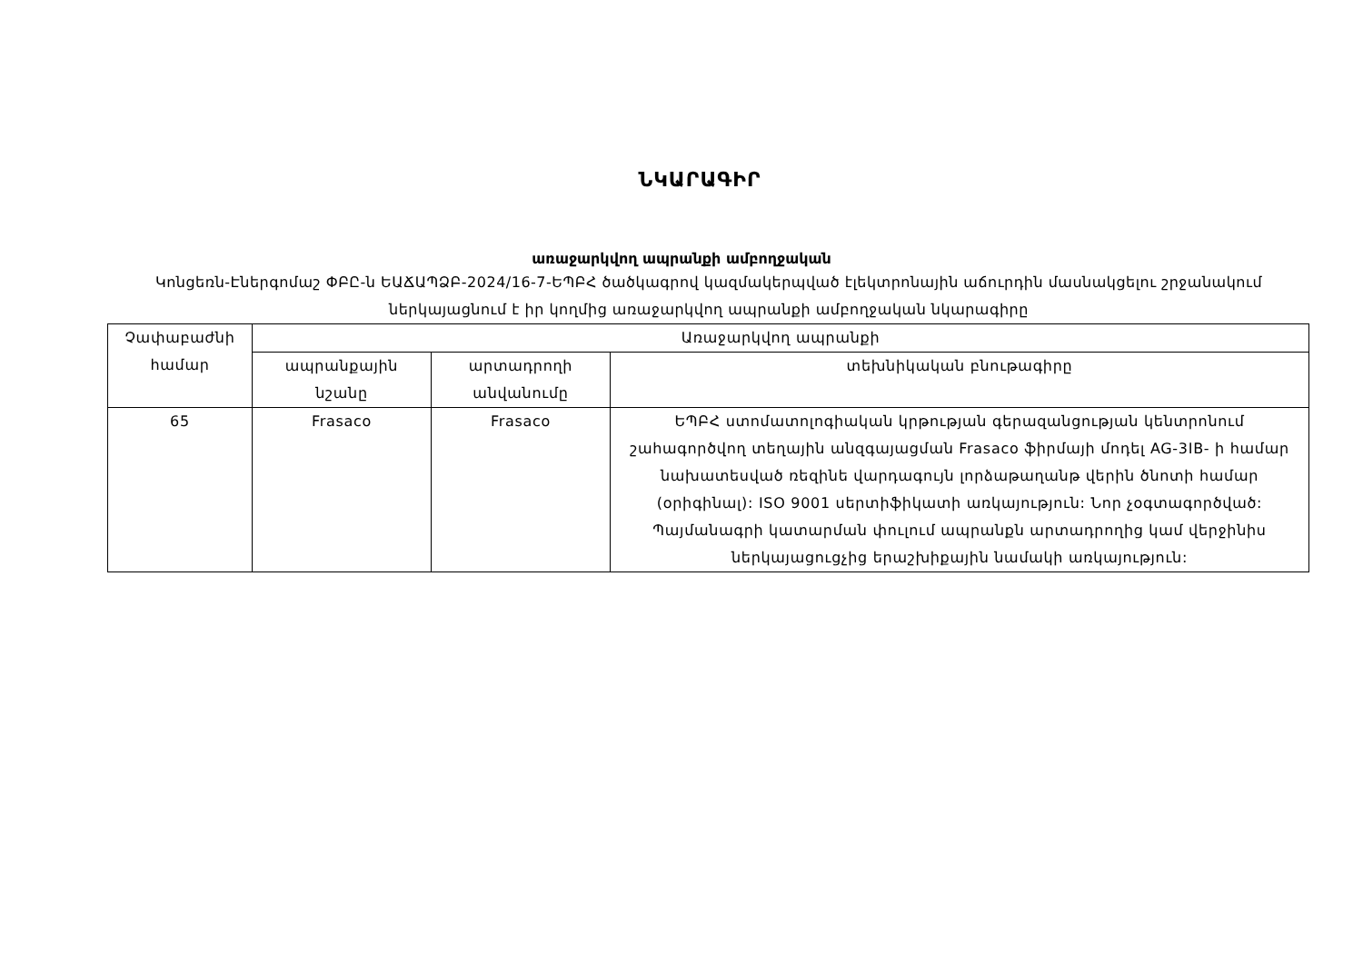ՆԿԱՐԱԳԻՐ
առաջարկվող ապրանքի ամբողջական
Կոնցեռն-Էներգոմաշ ՓԲԸ-ն ԵԱՃԱՊՁԲ-2024/16-7-ԵՊԲՀ ծածկագրով կազմակերպված էլեկտրոնային աճուրդին մասնակցելու շրջանակում ներկայացնում է իր կողմից առաջարկվող ապրանքի ամբողջական նկարագիրը
| Չափաբաժնի համար | Առաջարկվող ապրանքի | | |
| --- | --- | --- | --- |
| | ապրանքային նշանը | արտադրողի անվանումը | տեխնիկական բնութագիրը |
| 65 | Frasaco | Frasaco | ԵՊԲՀ ստոմատոլոգիական կրթության գերազանցության կենտրոնում շահագործվող տեղային անզգայացման Frasaco ֆիրմայի մոդել AG-3IB- ի համար նախատեսված ռեզինե վարդագույն լորձաթաղանթ վերին ծնոտի համար (օրիգինալ): ISO 9001 սերտիֆիկատի առկայություն: Նոր չօգտագործված: Պայմանագրի կատարման փուլում ապրանքն արտադրողից կամ վերջինիս ներկայացուցչից երաշխիքային նամակի առկայություն: |